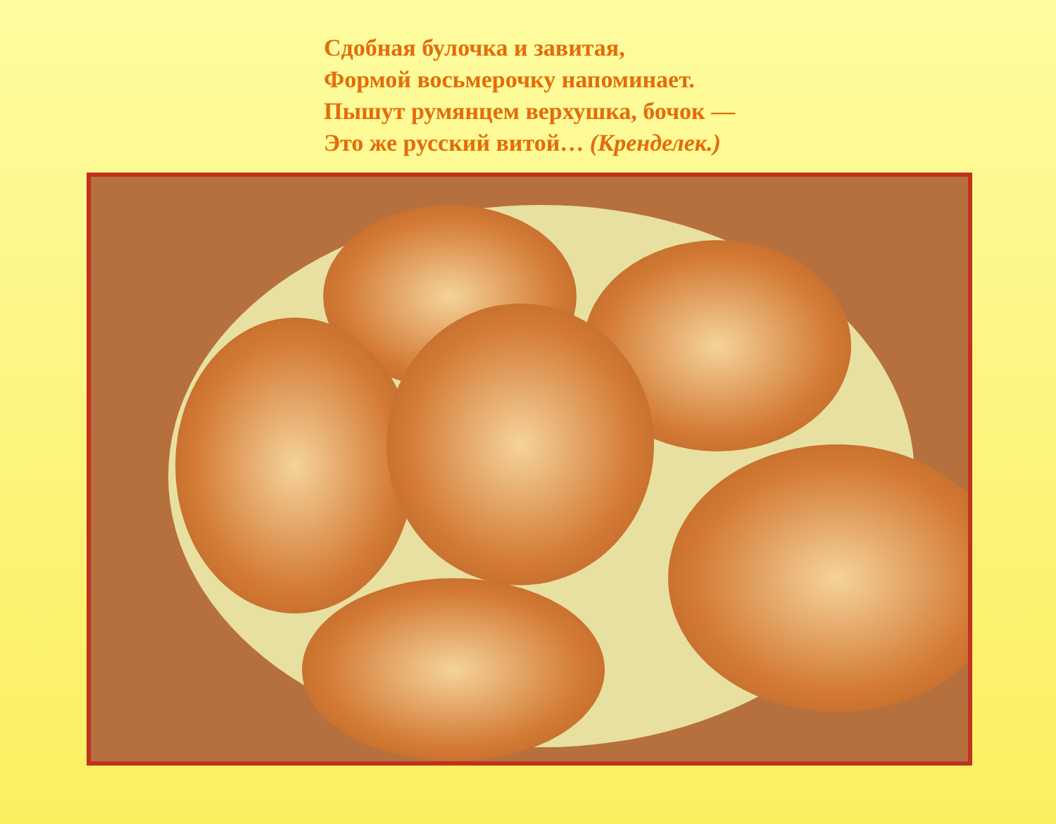Сдобная булочка и завитая,
Формой восьмерочку напоминает.
Пышут румянцем верхушка, бочок —
Это же русский витой… (Кренделек.)